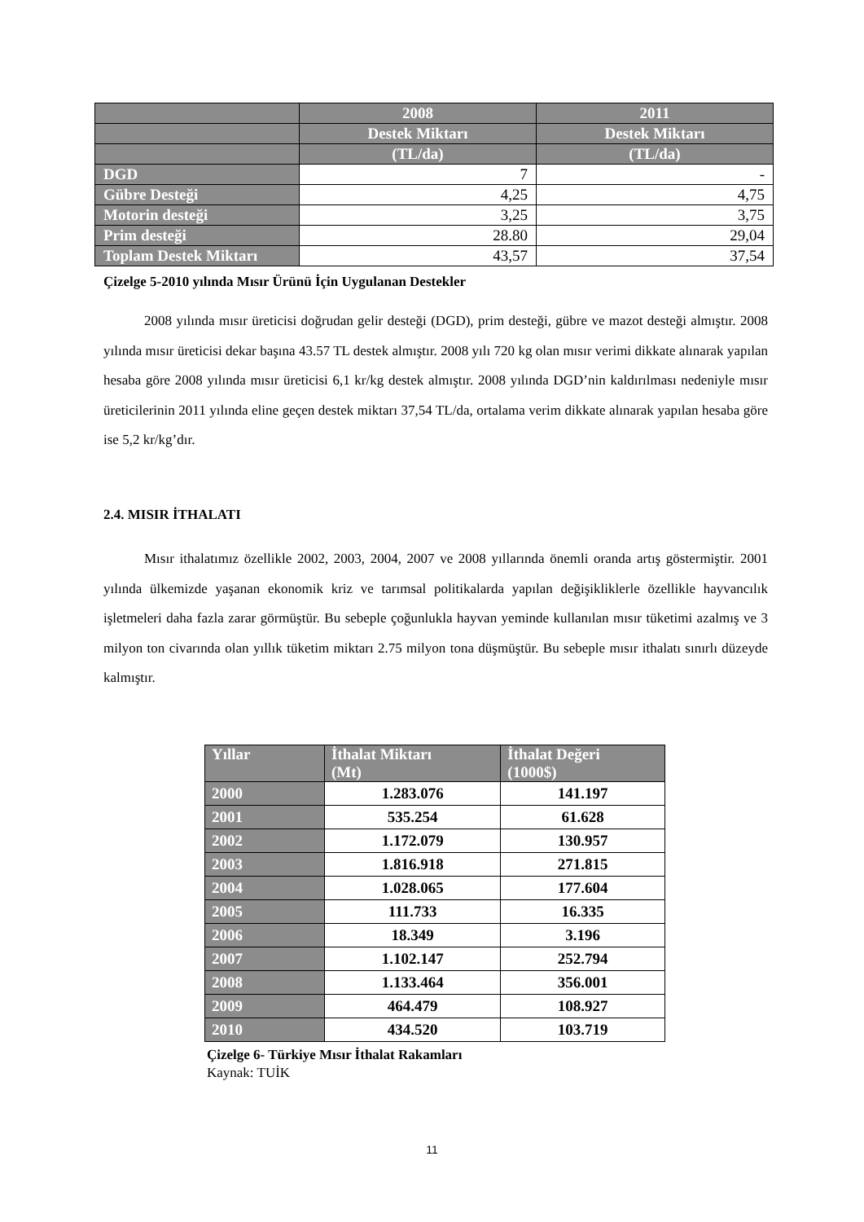| | 2008 | 2011 |
| | Destek Miktarı | Destek Miktarı |
| | (TL/da) | (TL/da) |
| DGD | 7 | - |
| Gübre Desteği | 4,25 | 4,75 |
| Motorin desteği | 3,25 | 3,75 |
| Prim desteği | 28.80 | 29,04 |
| Toplam Destek Miktarı | 43,57 | 37,54 |
Çizelge 5-2010 yılında Mısır Ürünü İçin Uygulanan Destekler
2008 yılında mısır üreticisi doğrudan gelir desteği (DGD), prim desteği, gübre ve mazot desteği almıştır. 2008 yılında mısır üreticisi dekar başına 43.57 TL destek almıştır. 2008 yılı 720 kg olan mısır verimi dikkate alınarak yapılan hesaba göre 2008 yılında mısır üreticisi 6,1 kr/kg destek almıştır. 2008 yılında DGD’nin kaldırılması nedeniyle mısır üreticilerinin 2011 yılında eline geçen destek miktarı 37,54 TL/da, ortalama verim dikkate alınarak yapılan hesaba göre ise 5,2 kr/kg’dır.
2.4. MISIR İTHALATI
Mısır ithalatımız özellikle 2002, 2003, 2004, 2007 ve 2008 yıllarında önemli oranda artış göstermiştir. 2001 yılında ülkemizde yaşanan ekonomik kriz ve tarımsal politikalarda yapılan değişikliklerle özellikle hayvancılık işletmeleri daha fazla zarar görmüştür. Bu sebeple çoğunlukla hayvan yeminde kullanılan mısır tüketimi azalmış ve 3 milyon ton civarında olan yıllık tüketim miktarı 2.75 milyon tona düşmüştür. Bu sebeple mısır ithalatı sınırlı düzeyde kalmıştır.
| Yıllar | İthalat Miktarı (Mt) | İthalat Değeri (1000$) |
| 2000 | 1.283.076 | 141.197 |
| 2001 | 535.254 | 61.628 |
| 2002 | 1.172.079 | 130.957 |
| 2003 | 1.816.918 | 271.815 |
| 2004 | 1.028.065 | 177.604 |
| 2005 | 111.733 | 16.335 |
| 2006 | 18.349 | 3.196 |
| 2007 | 1.102.147 | 252.794 |
| 2008 | 1.133.464 | 356.001 |
| 2009 | 464.479 | 108.927 |
| 2010 | 434.520 | 103.719 |
Çizelge 6- Türkiye Mısır İthalat Rakamları
Kaynak: TUİK
11